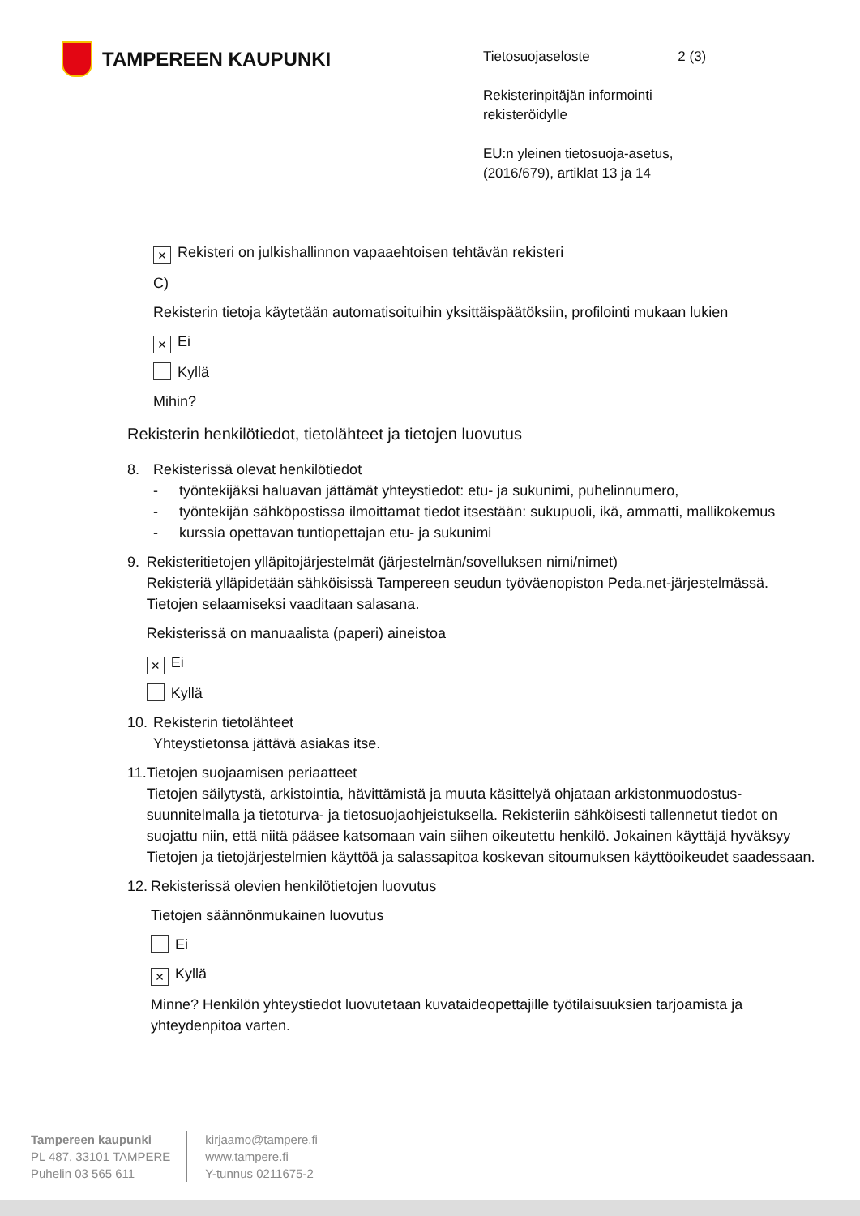TAMPEREEN KAUPUNKI
Tietosuojaseloste 2 (3)
Rekisterinpitäjän informointi
rekisteröidylle
EU:n yleinen tietosuoja-asetus,
(2016/679), artiklat 13 ja 14
× Rekisteri on julkishallinnon vapaaehtoisen tehtävän rekisteri
C)
Rekisterin tietoja käytetään automatisoituihin yksittäispäätöksiin, profilointi mukaan lukien
× Ei
Kyllä
Mihin?
Rekisterin henkilötiedot, tietolähteet ja tietojen luovutus
8. Rekisterissä olevat henkilötiedot
- työntekijäksi haluavan jättämät yhteystiedot: etu- ja sukunimi, puhelinnumero,
- työntekijän sähköpostissa ilmoittamat tiedot itsestään: sukupuoli, ikä, ammatti, mallikokemus
- kurssia opettavan tuntiopettajan etu- ja sukunimi
9. Rekisteritietojen ylläpitojärjestelmät (järjestelmän/sovelluksen nimi/nimet)
Rekisteriä ylläpidetään sähköisissä Tampereen seudun työväenopiston Peda.net-järjestelmässä. Tietojen selaamiseksi vaaditaan salasana.
Rekisterissä on manuaalista (paperi) aineistoa
× Ei
Kyllä
10.
Rekisterin tietolähteet
Yhteystietonsa jättävä asiakas itse.
11.
Tietojen suojaamisen periaatteet
Tietojen säilytystä, arkistointia, hävittämistä ja muuta käsittelyä ohjataan arkistonmuodostus-suunnitelmalla ja tietoturva- ja tietosuojaohjeistuksella. Rekisteriin sähköisesti tallennetut tiedot on suojattu niin, että niitä pääsee katsomaan vain siihen oikeutettu henkilö. Jokainen käyttäjä hyväksyy Tietojen ja tietojärjestelmien käyttöä ja salassapitoa koskevan sitoumuksen käyttöoikeudet saadessaan.
12.
Rekisterissä olevien henkilötietojen luovutus
Tietojen säännönmukainen luovutus
Ei
× Kyllä
Minne? Henkilön yhteystiedot luovutetaan kuvataideopettajille työtilaisuuksien tarjoamista ja yhteydenpitoa varten.
Tampereen kaupunki
PL 487, 33101 TAMPERE
Puhelin 03 565 611
kirjaamo@tampere.fi
www.tampere.fi
Y-tunnus 0211675-2